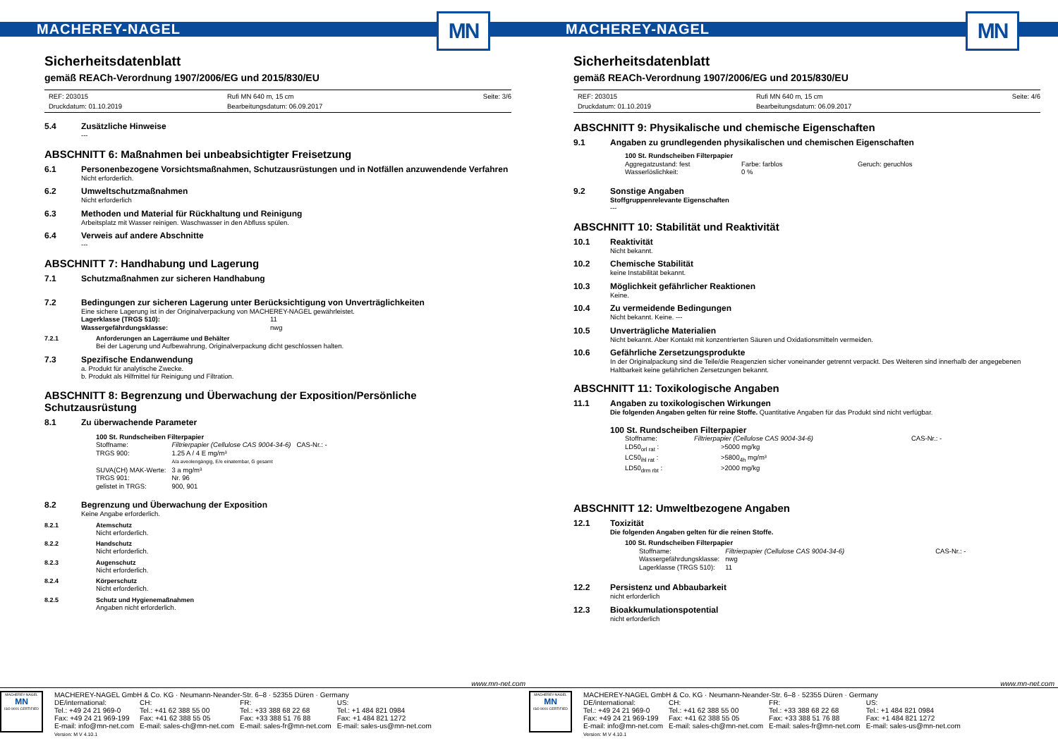MACHEREY-NAGEL
MN
Sicherheitsdatenblatt
gemäß REACh-Verordnung 1907/2006/EG und 2015/830/EU
REF: 203015 Rufi MN 640 m, 15 cm Seite: 3/6 Druckdatum: 01.10.2019 Bearbeitungsdatum: 06.09.2017
5.4 Zusätzliche Hinweise
---
ABSCHNITT 6: Maßnahmen bei unbeabsichtigter Freisetzung
6.1 Personenbezogene Vorsichtsmaßnahmen, Schutzausrüstungen und in Notfällen anzuwendende Verfahren
Nicht erforderlich.
6.2 Umweltschutzmaßnahmen
Nicht erforderlich
6.3 Methoden und Material für Rückhaltung und Reinigung
Arbeitsplatz mit Wasser reinigen. Waschwasser in den Abfluss spülen.
6.4 Verweis auf andere Abschnitte
---
ABSCHNITT 7: Handhabung und Lagerung
7.1 Schutzmaßnahmen zur sicheren Handhabung
7.2 Bedingungen zur sicheren Lagerung unter Berücksichtigung von Unverträglichkeiten
Eine sichere Lagerung ist in der Originalverpackung von MACHEREY-NAGEL gewährleistet.
| Lagerklasse (TRGS 510): | 11 |
| Wassergefährdungsklasse: | nwg |
7.2.1 Anforderungen an Lagerräume und Behälter
Bei der Lagerung und Aufbewahrung, Originalverpackung dicht geschlossen halten.
7.3 Spezifische Endanwendung
a. Produkt für analytische Zwecke.
b. Produkt als Hilfmittel für Reinigung und Filtration.
ABSCHNITT 8: Begrenzung und Überwachung der Exposition/Persönliche Schutzausrüstung
8.1 Zu überwachende Parameter
100 St. Rundscheiben Filterpapier
| Stoffname: | Filtrierpapier (Cellulose CAS 9004-34-6) | CAS-Nr.: - |
| TRGS 900: | 1.25 A / 4 E mg/m³ A/a aveolengängig, E/e einatembar, G gesamt | |
| SUVA(CH) MAK-Werte: | 3 a mg/m³ | |
| TRGS 901: | Nr. 96 | |
| gelistet in TRGS: | 900, 901 | |
8.2 Begrenzung und Überwachung der Exposition
Keine Angabe erforderlich.
8.2.1 Atemschutz
Nicht erforderlich.
8.2.2 Handschutz
Nicht erforderlich.
8.2.3 Augenschutz
Nicht erforderlich.
8.2.4 Körperschutz
Nicht erforderlich.
8.2.5 Schutz und Hygienemaßnahmen
Angaben nicht erforderlich.
www.mn-net.com
MACHEREY-NAGEL
MN
ISO 9001 CERTIFIED
MACHEREY-NAGEL GmbH & Co. KG · Neumann-Neander-Str. 6–8 · 52355 Düren · Germany
| DE/international: | CH: | FR: | US: |
| Tel.: +49 24 21 969-0 | Tel.: +41 62 388 55 00 | Tel.: +33 388 68 22 68 | Tel.: +1 484 821 0984 |
| Fax: +49 24 21 969-199 | Fax: +41 62 388 55 05 | Fax: +33 388 51 76 88 | Fax: +1 484 821 1272 |
| E-mail: info@mn-net.com | E-mail: sales-ch@mn-net.com | E-mail: sales-fr@mn-net.com | E-mail: sales-us@mn-net.com |
Version: M V 4.10.1
MACHEREY-NAGEL
MN
Sicherheitsdatenblatt
gemäß REACh-Verordnung 1907/2006/EG und 2015/830/EU
REF: 203015 Rufi MN 640 m, 15 cm Seite: 4/6 Druckdatum: 01.10.2019 Bearbeitungsdatum: 06.09.2017
ABSCHNITT 9: Physikalische und chemische Eigenschaften
9.1 Angaben zu grundlegenden physikalischen und chemischen Eigenschaften
100 St. Rundscheiben Filterpapier
| Aggregatzustand: fest | Farbe: farblos | Geruch: geruchlos |
| Wasserlöslichkeit: | 0 % | |
9.2 Sonstige Angaben
Stoffgruppenrelevante Eigenschaften
---
ABSCHNITT 10: Stabilität und Reaktivität
10.1 Reaktivität
Nicht bekannt.
10.2 Chemische Stabilität
keine Instabilität bekannt.
10.3 Möglichkeit gefährlicher Reaktionen
Keine.
10.4 Zu vermeidende Bedingungen
Nicht bekannt. Keine. ---
10.5 Unverträgliche Materialien
Nicht bekannt. Aber Kontakt mit konzentrierten Säuren und Oxidationsmitteln vermeiden.
10.6 Gefährliche Zersetzungsprodukte
In der Originalpackung sind die Teile/die Reagenzien sicher voneinander getrennt verpackt. Des Weiteren sind innerhalb der angegebenen Haltbarkeit keine gefährlichen Zersetzungen bekannt.
ABSCHNITT 11: Toxikologische Angaben
11.1 Angaben zu toxikologischen Wirkungen
Die folgenden Angaben gelten für reine Stoffe. Quantitative Angaben für das Produkt sind nicht verfügbar.
100 St. Rundscheiben Filterpapier
| Stoffname: | Filtrierpapier (Cellulose CAS 9004-34-6) | | CAS-Nr.: - |
| LD50<sub>orl rat</sub> : | | >5000 mg/kg | |
| LC50<sub>ihl rat</sub> : | | >5800<sub>4h</sub> mg/m³ | |
| LD50<sub>drm rbt</sub> : | | >2000 mg/kg | |
ABSCHNITT 12: Umweltbezogene Angaben
12.1 Toxizität
Die folgenden Angaben gelten für die reinen Stoffe.
100 St. Rundscheiben Filterpapier
| Stoffname: | Filtrierpapier (Cellulose CAS 9004-34-6) | CAS-Nr.: - |
| Wassergefährdungsklasse: | nwg | |
| Lagerklasse (TRGS 510): | 11 | |
12.2 Persistenz und Abbaubarkeit
nicht erforderlich
12.3 Bioakkumulationspotential
nicht erforderlich
www.mn-net.com
MACHEREY-NAGEL
MN
ISO 9001 CERTIFIED
MACHEREY-NAGEL GmbH & Co. KG · Neumann-Neander-Str. 6–8 · 52355 Düren · Germany
| DE/international: | CH: | FR: | US: |
| Tel.: +49 24 21 969-0 | Tel.: +41 62 388 55 00 | Tel.: +33 388 68 22 68 | Tel.: +1 484 821 0984 |
| Fax: +49 24 21 969-199 | Fax: +41 62 388 55 05 | Fax: +33 388 51 76 88 | Fax: +1 484 821 1272 |
| E-mail: info@mn-net.com | E-mail: sales-ch@mn-net.com | E-mail: sales-fr@mn-net.com | E-mail: sales-us@mn-net.com |
Version: M V 4.10.1